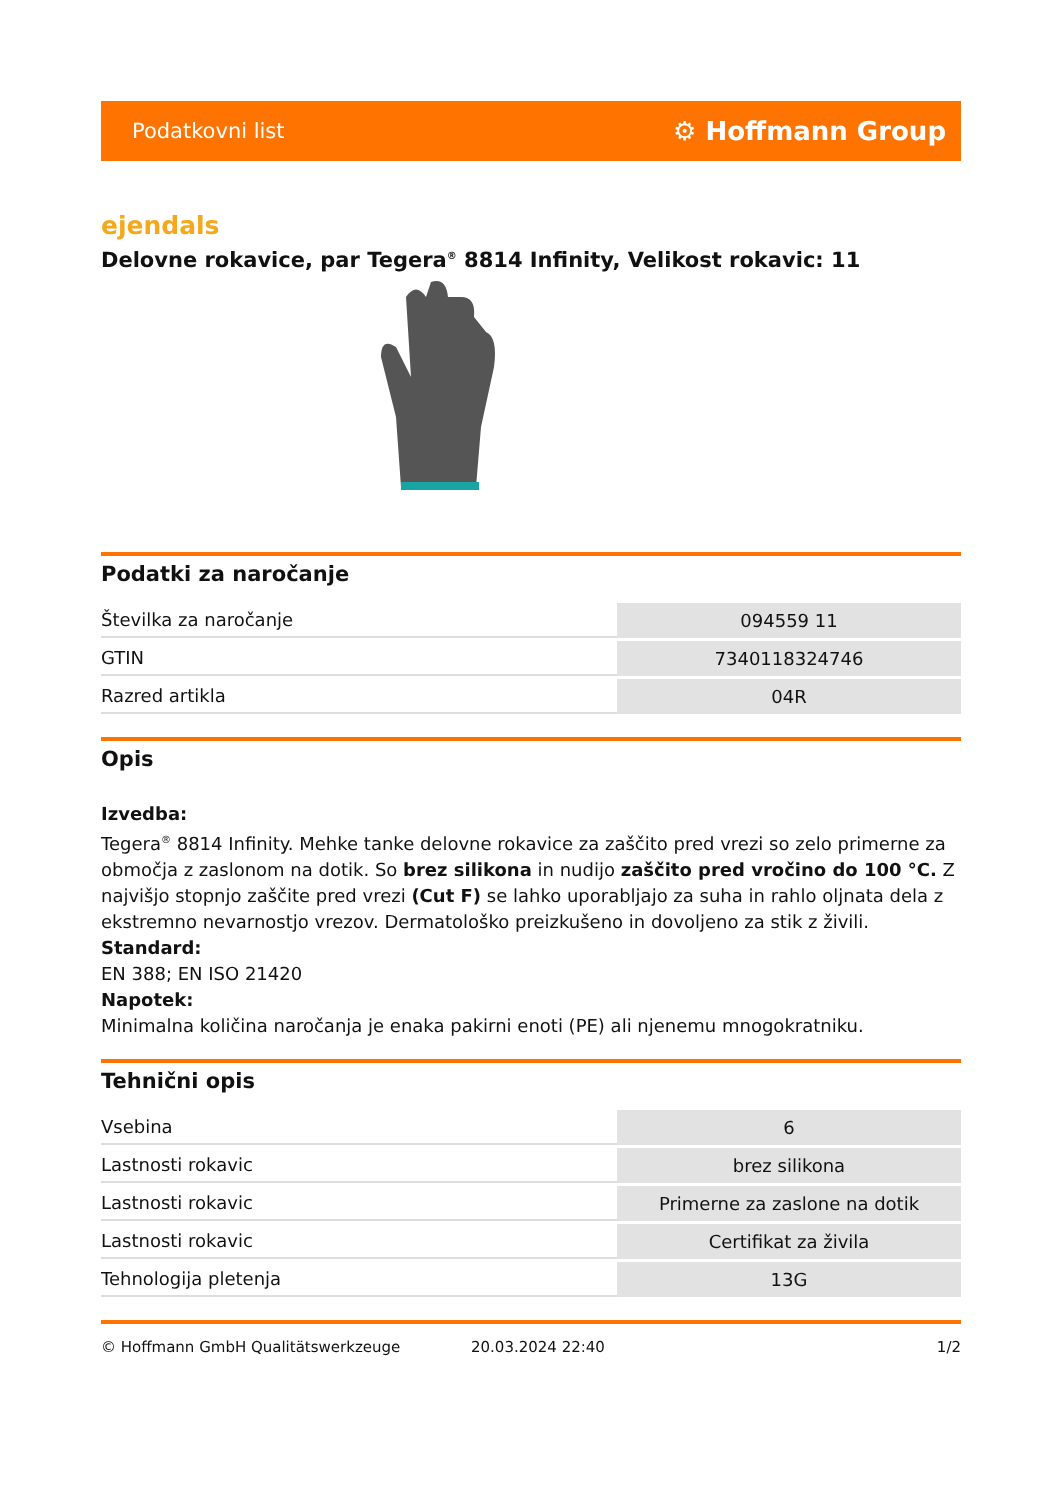Podatkovni list ⚙ Hoffmann Group
ejendals
Delovne rokavice, par Tegera<sup>®</sup> 8814 Infinity, Velikost rokavic: 11
Podatki za naročanje
| Številka za naročanje | 094559 11 |
| GTIN | 7340118324746 |
| Razred artikla | 04R |
Opis
Izvedba:
Tegera<sup>®</sup> 8814 Infinity. Mehke tanke delovne rokavice za zaščito pred vrezi so zelo primerne za območja z zaslonom na dotik. So brez silikona in nudijo zaščito pred vročino do 100 °C. Z najvišjo stopnjo zaščite pred vrezi (Cut F) se lahko uporabljajo za suha in rahlo oljnata dela z ekstremno nevarnostjo vrezov. Dermatološko preizkušeno in dovoljeno za stik z živili.
Standard:
EN 388; EN ISO 21420
Napotek:
Minimalna količina naročanja je enaka pakirni enoti (PE) ali njenemu mnogokratniku.
Tehnični opis
| Vsebina | 6 |
| Lastnosti rokavic | brez silikona |
| Lastnosti rokavic | Primerne za zaslone na dotik |
| Lastnosti rokavic | Certifikat za živila |
| Tehnologija pletenja | 13G |
© Hoffmann GmbH Qualitätswerkzeuge 20.03.2024 22:40 1/2